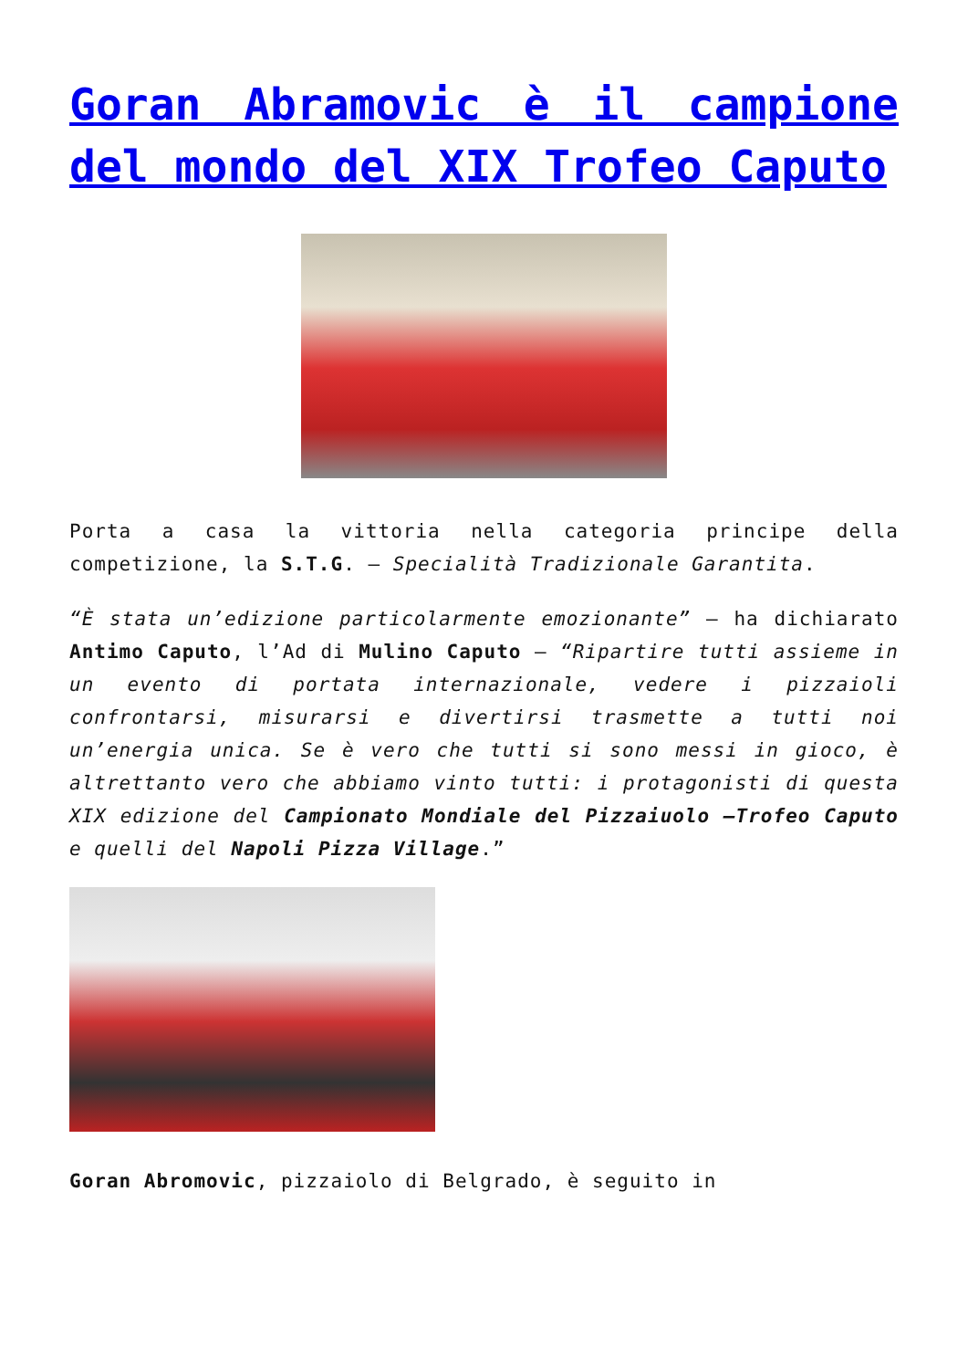Goran Abramovic è il campione del mondo del XIX Trofeo Caputo
Porta a casa la vittoria nella categoria principe della competizione, la S.T.G. – Specialità Tradizionale Garantita.
“È stata un’edizione particolarmente emozionante” – ha dichiarato Antimo Caputo, l’Ad di Mulino Caputo – “Ripartire tutti assieme in un evento di portata internazionale, vedere i pizzaioli confrontarsi, misurarsi e divertirsi trasmette a tutti noi un’energia unica. Se è vero che tutti si sono messi in gioco, è altrettanto vero che abbiamo vinto tutti: i protagonisti di questa XIX edizione del Campionato Mondiale del Pizzaiuolo –Trofeo Caputo e quelli del Napoli Pizza Village.”
Goran Abromovic, pizzaiolo di Belgrado, è seguito in